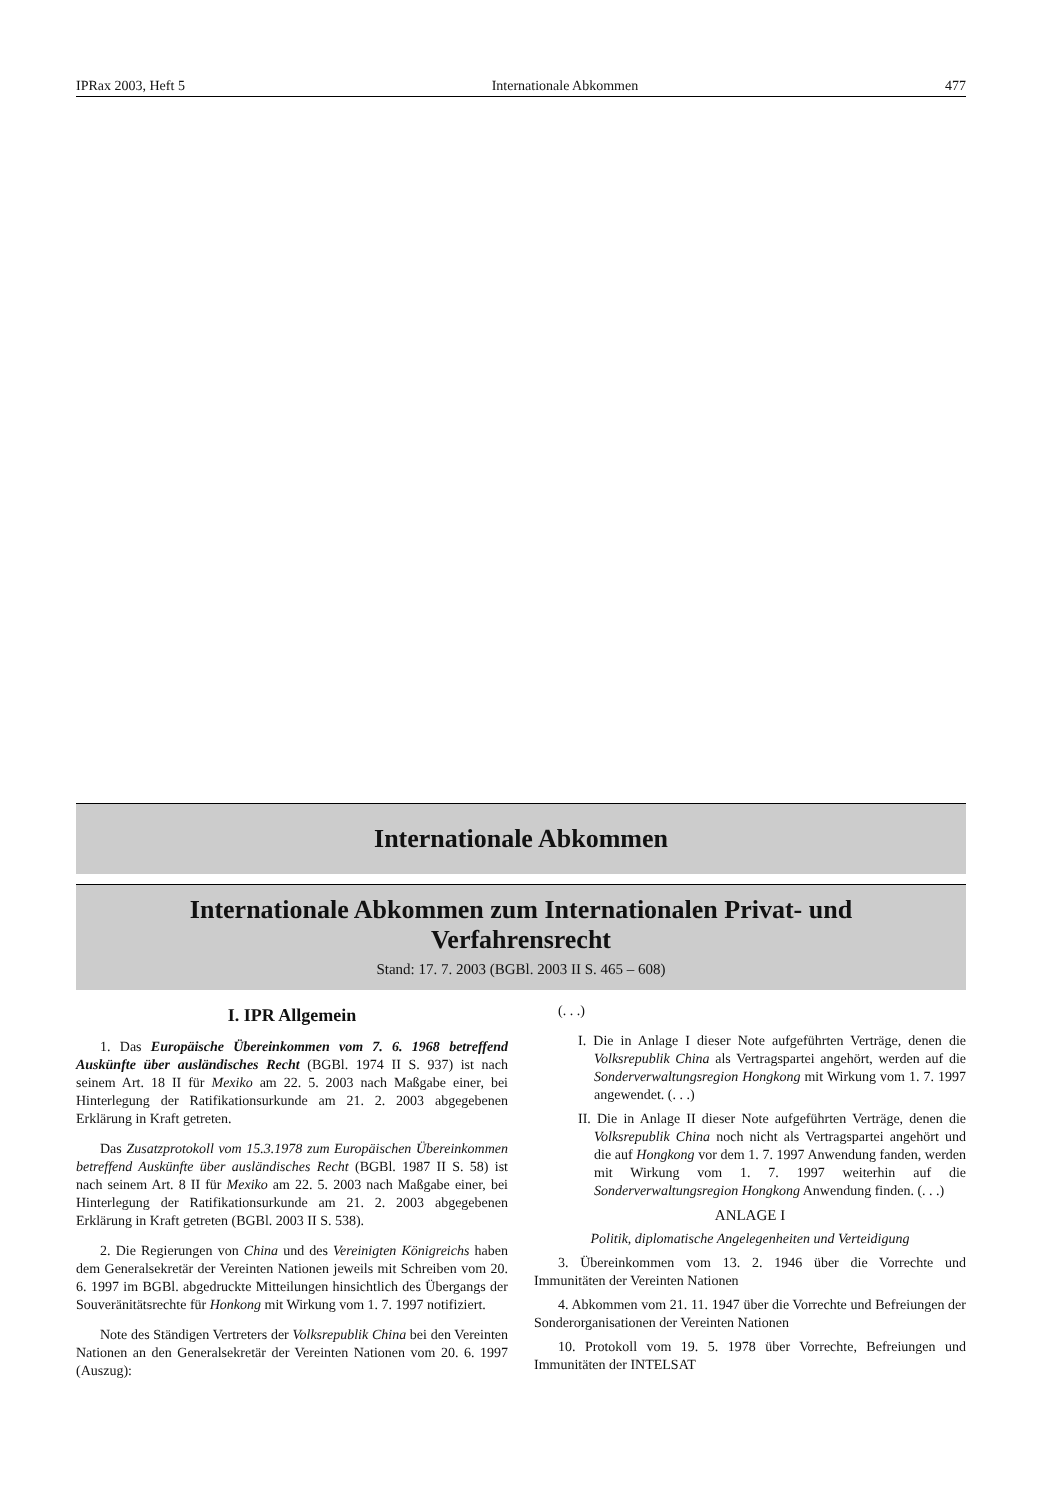IPRax 2003, Heft 5 Internationale Abkommen 477
Internationale Abkommen
Internationale Abkommen zum Internationalen Privat- und
Verfahrensrecht
Stand: 17. 7. 2003 (BGBl. 2003 II S. 465 – 608)
I. IPR Allgemein
1. Das Europäische Übereinkommen vom 7. 6. 1968 betreffend Auskünfte über ausländisches Recht (BGBl. 1974 II S. 937) ist nach seinem Art. 18 II für Mexiko am 22. 5. 2003 nach Maßgabe einer, bei Hinterlegung der Ratifikationsurkunde am 21. 2. 2003 abgegebenen Erklärung in Kraft getreten.
Das Zusatzprotokoll vom 15.3.1978 zum Europäischen Übereinkommen betreffend Auskünfte über ausländisches Recht (BGBl. 1987 II S. 58) ist nach seinem Art. 8 II für Mexiko am 22. 5. 2003 nach Maßgabe einer, bei Hinterlegung der Ratifikationsurkunde am 21. 2. 2003 abgegebenen Erklärung in Kraft getreten (BGBl. 2003 II S. 538).
2. Die Regierungen von China und des Vereinigten Königreichs haben dem Generalsekretär der Vereinten Nationen jeweils mit Schreiben vom 20. 6. 1997 im BGBl. abgedruckte Mitteilungen hinsichtlich des Übergangs der Souveränitätsrechte für Honkong mit Wirkung vom 1. 7. 1997 notifiziert.
Note des Ständigen Vertreters der Volksrepublik China bei den Vereinten Nationen an den Generalsekretär der Vereinten Nationen vom 20. 6. 1997 (Auszug):
(. . .)
I. Die in Anlage I dieser Note aufgeführten Verträge, denen die Volksrepublik China als Vertragspartei angehört, werden auf die Sonderverwaltungsregion Hongkong mit Wirkung vom 1. 7. 1997 angewendet. (. . .)
II. Die in Anlage II dieser Note aufgeführten Verträge, denen die Volksrepublik China noch nicht als Vertragspartei angehört und die auf Hongkong vor dem 1. 7. 1997 Anwendung fanden, werden mit Wirkung vom 1. 7. 1997 weiterhin auf die Sonderverwaltungsregion Hongkong Anwendung finden. (. . .)
ANLAGE I
Politik, diplomatische Angelegenheiten und Verteidigung
3. Übereinkommen vom 13. 2. 1946 über die Vorrechte und Immunitäten der Vereinten Nationen
4. Abkommen vom 21. 11. 1947 über die Vorrechte und Befreiungen der Sonderorganisationen der Vereinten Nationen
10. Protokoll vom 19. 5. 1978 über Vorrechte, Befreiungen und Immunitäten der INTELSAT